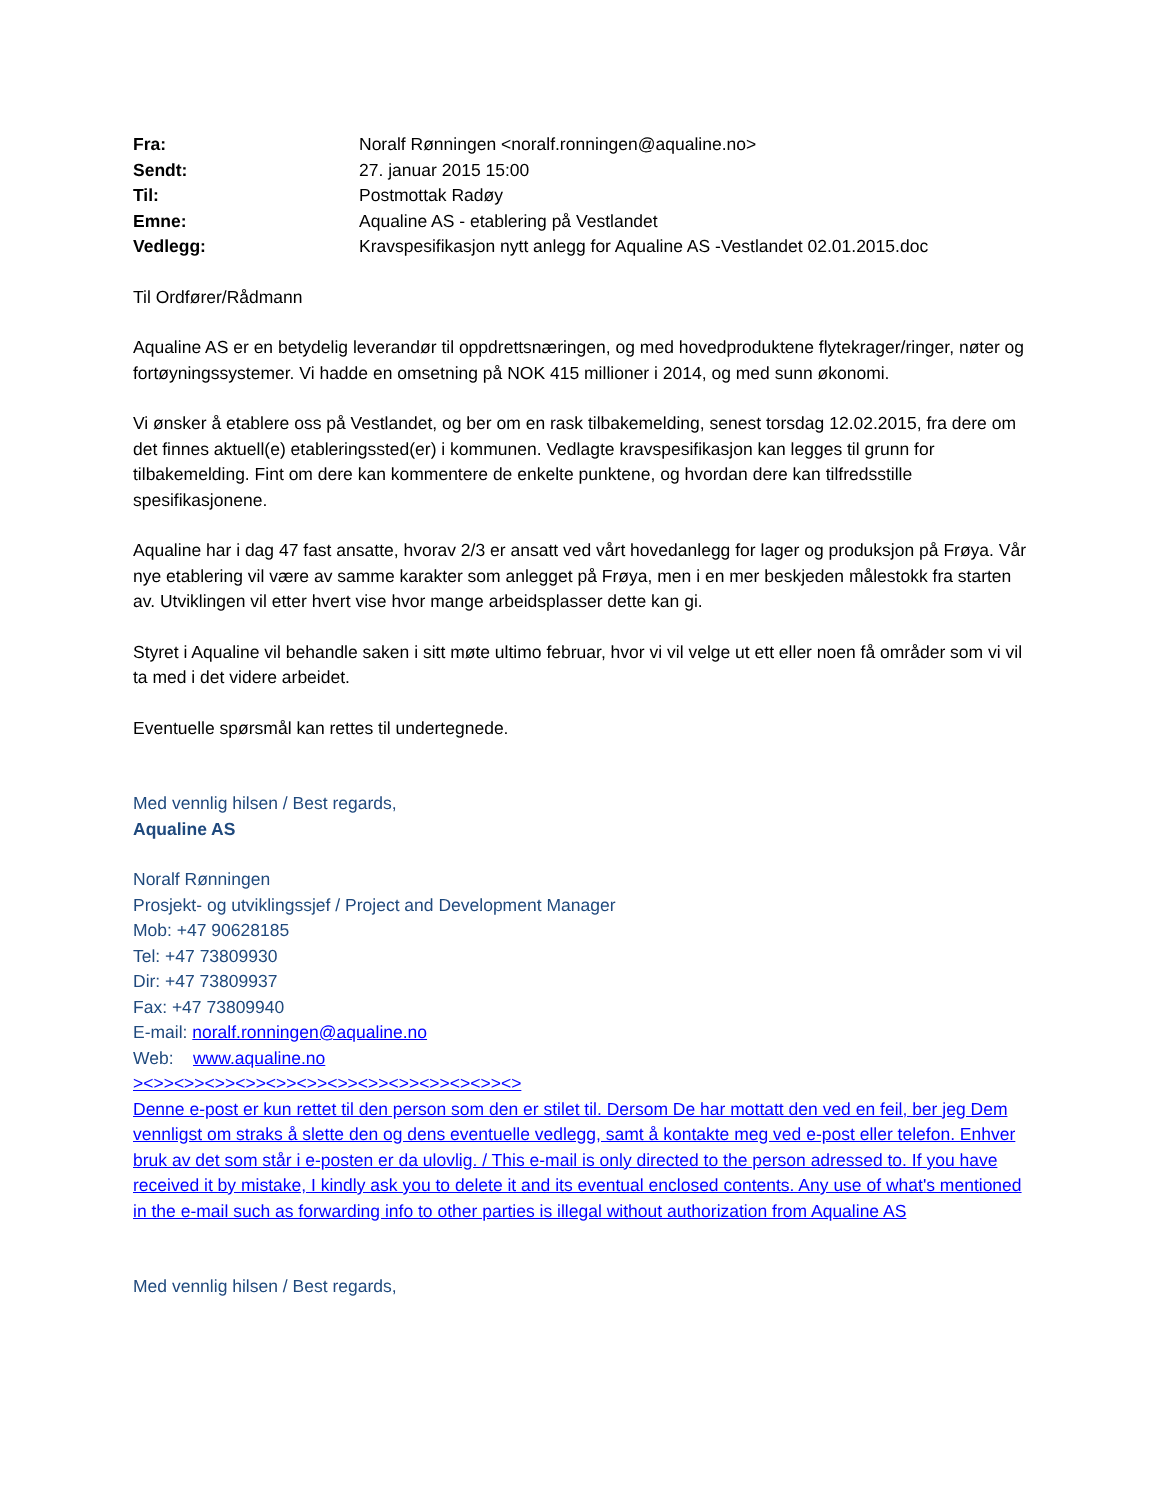| Fra: | Noralf Rønningen <noralf.ronningen@aqualine.no> |
| Sendt: | 27. januar 2015 15:00 |
| Til: | Postmottak Radøy |
| Emne: | Aqualine AS - etablering på Vestlandet |
| Vedlegg: | Kravspesifikasjon nytt anlegg for Aqualine AS -Vestlandet 02.01.2015.doc |
Til Ordfører/Rådmann
Aqualine AS er en betydelig leverandør til oppdrettsnæringen, og med hovedproduktene flytekrager/ringer, nøter og fortøyningssystemer. Vi hadde en omsetning på NOK 415 millioner i 2014, og med sunn økonomi.
Vi ønsker å etablere oss på Vestlandet, og ber om en rask tilbakemelding, senest torsdag 12.02.2015, fra dere om det finnes aktuell(e) etableringssted(er) i kommunen. Vedlagte kravspesifikasjon kan legges til grunn for tilbakemelding. Fint om dere kan kommentere de enkelte punktene, og hvordan dere kan tilfredsstille spesifikasjonene.
Aqualine har i dag 47 fast ansatte, hvorav 2/3 er ansatt ved vårt hovedanlegg for lager og produksjon på Frøya. Vår nye etablering vil være av samme karakter som anlegget på Frøya, men i en mer beskjeden målestokk fra starten av. Utviklingen vil etter hvert vise hvor mange arbeidsplasser dette kan gi.
Styret i Aqualine vil behandle saken i sitt møte ultimo februar, hvor vi vil velge ut ett eller noen få områder som vi vil ta med i det videre arbeidet.
Eventuelle spørsmål kan rettes til undertegnede.
Med vennlig hilsen / Best regards,
Aqualine AS
Noralf Rønningen
Prosjekt- og utviklingssjef / Project and Development Manager
Mob: +47 90628185
Tel: +47 73809930
Dir: +47 73809937
Fax: +47 73809940
E-mail: noralf.ronningen@aqualine.no
Web: www.aqualine.no
><>><>><>><>><>><>><>><>><>><>><><>><>
Denne e-post er kun rettet til den person som den er stilet til. Dersom De har mottatt den ved en feil, ber jeg Dem vennligst om straks å slette den og dens eventuelle vedlegg, samt å kontakte meg ved e-post eller telefon. Enhver bruk av det som står i e-posten er da ulovlig. / This e-mail is only directed to the person adressed to. If you have received it by mistake, I kindly ask you to delete it and its eventual enclosed contents. Any use of what's mentioned in the e-mail such as forwarding info to other parties is illegal without authorization from Aqualine AS
Med vennlig hilsen / Best regards,